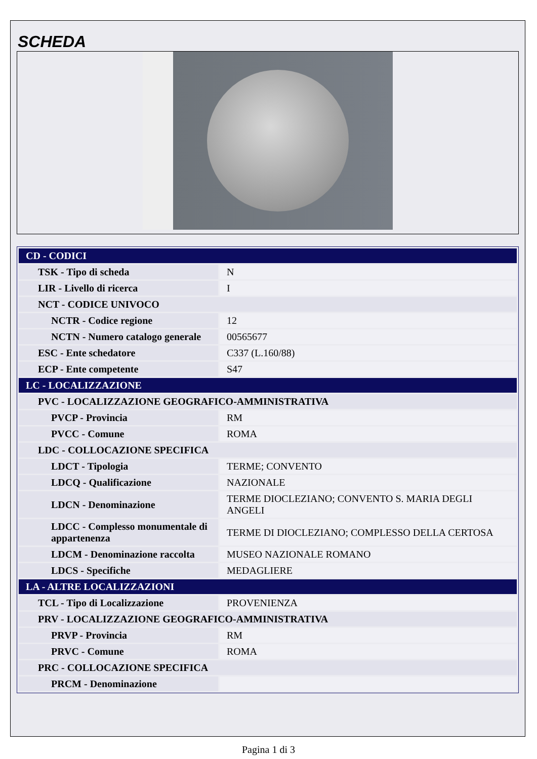SCHEDA
| CD - CODICI | |
| TSK - Tipo di scheda | N |
| LIR - Livello di ricerca | I |
| NCT - CODICE UNIVOCO | |
| NCTR - Codice regione | 12 |
| NCTN - Numero catalogo generale | 00565677 |
| ESC - Ente schedatore | C337 (L.160/88) |
| ECP - Ente competente | S47 |
| LC - LOCALIZZAZIONE | |
| PVC - LOCALIZZAZIONE GEOGRAFICO-AMMINISTRATIVA | |
| PVCP - Provincia | RM |
| PVCC - Comune | ROMA |
| LDC - COLLOCAZIONE SPECIFICA | |
| LDCT - Tipologia | TERME; CONVENTO |
| LDCQ - Qualificazione | NAZIONALE |
| LDCN - Denominazione | TERME DIOCLEZIANO; CONVENTO S. MARIA DEGLI ANGELI |
| LDCC - Complesso monumentale di appartenenza | TERME DI DIOCLEZIANO; COMPLESSO DELLA CERTOSA |
| LDCM - Denominazione raccolta | MUSEO NAZIONALE ROMANO |
| LDCS - Specifiche | MEDAGLIERE |
| LA - ALTRE LOCALIZZAZIONI | |
| TCL - Tipo di Localizzazione | PROVENIENZA |
| PRV - LOCALIZZAZIONE GEOGRAFICO-AMMINISTRATIVA | |
| PRVP - Provincia | RM |
| PRVC - Comune | ROMA |
| PRC - COLLOCAZIONE SPECIFICA | |
| PRCM - Denominazione | |
Pagina 1 di 3